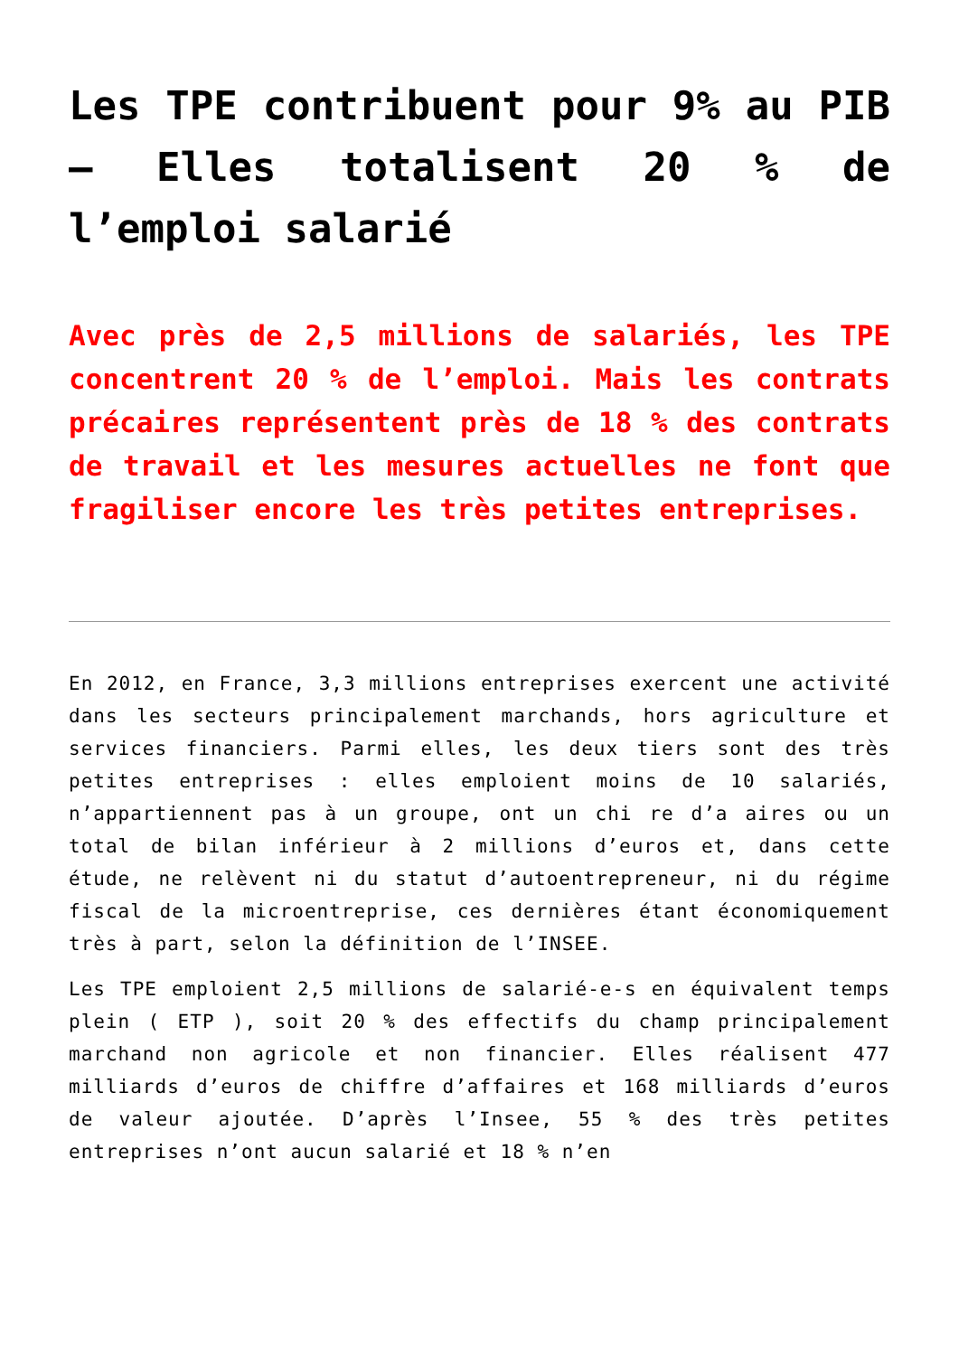Les TPE contribuent pour 9% au PIB – Elles totalisent 20 % de l’emploi salarié
Avec près de 2,5 millions de salariés, les TPE concentrent 20 % de l’emploi. Mais les contrats précaires représentent près de 18 % des contrats de travail et les mesures actuelles ne font que fragiliser encore les très petites entreprises.
En 2012, en France, 3,3 millions entreprises exercent une activité dans les secteurs principalement marchands, hors agriculture et services financiers. Parmi elles, les deux tiers sont des très petites entreprises : elles emploient moins de 10 salariés, n’appartiennent pas à un groupe, ont un chi re d’a aires ou un total de bilan inférieur à 2 millions d’euros et, dans cette étude, ne relèvent ni du statut d’autoentrepreneur, ni du régime fiscal de la microentreprise, ces dernières étant économiquement très à part, selon la définition de l’INSEE.
Les TPE emploient 2,5 millions de salarié-e-s en équivalent temps plein ( ETP ), soit 20 % des effectifs du champ principalement marchand non agricole et non financier. Elles réalisent 477 milliards d’euros de chiffre d’affaires et 168 milliards d’euros de valeur ajoutée. D’après l’Insee, 55 % des très petites entreprises n’ont aucun salarié et 18 % n’en